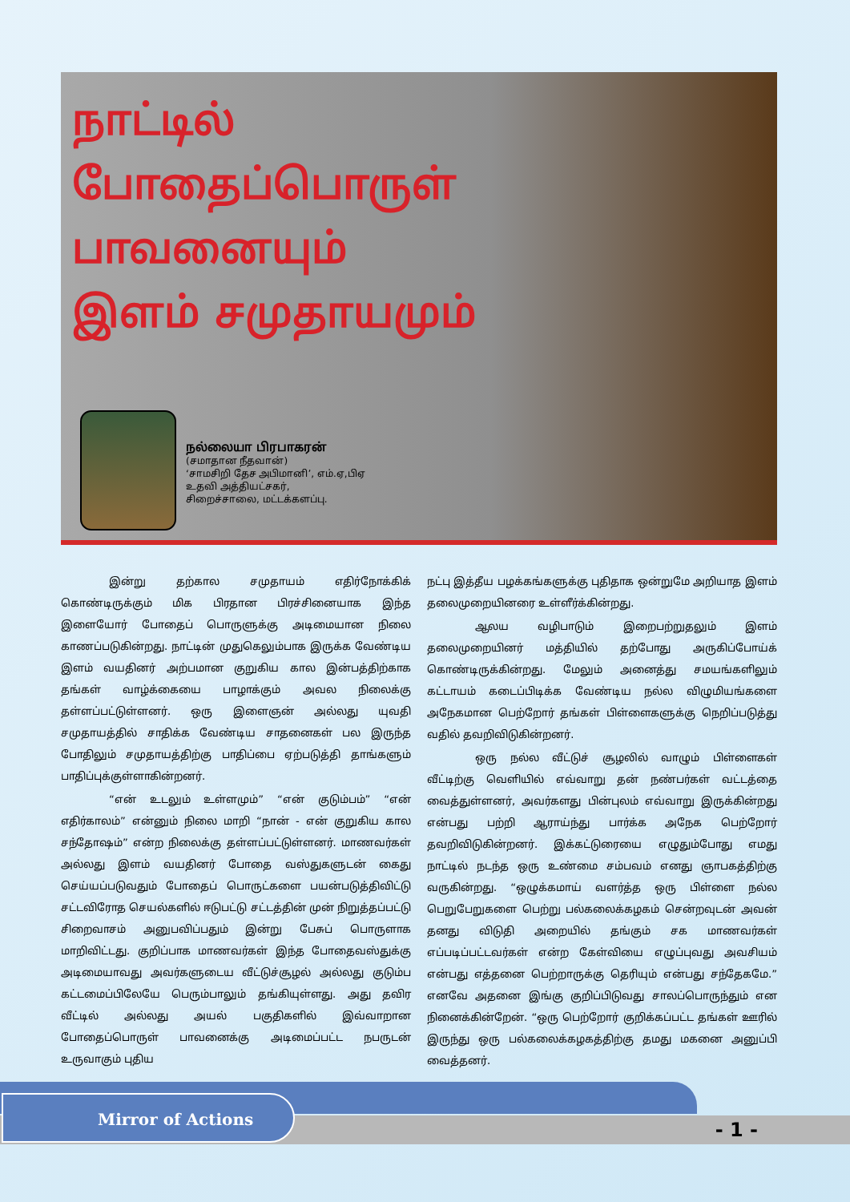நாட்டில்
போதைப்பொருள்
பாவனையும்
இளம் சமுதாயமும்
நல்லையா பிரபாகரன்
(சமாதான நீதவான்)
‘சாமசிறி தேச அபிமானி’, எம்.ஏ,பிஏ
உதவி அத்தியட்சகர்,
சிறைச்சாலை, மட்டக்களப்பு.
இன்று தற்கால சமுதாயம் எதிர்நோக்கிக் கொண்டிருக்கும் மிக பிரதான பிரச்சினையாக இந்த இளையோர் போதைப் பொருளுக்கு அடிமையான நிலை காணப்படுகின்றது. நாட்டின் முதுகெலும்பாக இருக்க வேண்டிய இளம் வயதினர் அற்பமான குறுகிய கால இன்பத்திற்காக தங்கள் வாழ்க்கையை பாழாக்கும் அவல நிலைக்கு தள்ளப்பட்டுள்ளனர். ஒரு இளைஞன் அல்லது யுவதி சமுதாயத்தில் சாதிக்க வேண்டிய சாதனைகள் பல இருந்த போதிலும் சமுதாயத்திற்கு பாதிப்பை ஏற்படுத்தி தாங்களும் பாதிப்புக்குள்ளாகின்றனர்.
“என் உடலும் உள்ளமும்” “என் குடும்பம்” “என் எதிர்காலம்” என்னும் நிலை மாறி “நான் - என் குறுகிய கால சந்தோஷம்” என்ற நிலைக்கு தள்ளப்பட்டுள்ளனர். மாணவர்கள் அல்லது இளம் வயதினர் போதை வஸ்துகளுடன் கைது செய்யப்படுவதும் போதைப் பொருட்களை பயன்படுத்திவிட்டு சட்டவிரோத செயல்களில் ஈடுபட்டு சட்டத்தின் முன் நிறுத்தப்பட்டு சிறைவாசம் அனுபவிப்பதும் இன்று பேசுப் பொருளாக மாறிவிட்டது. குறிப்பாக மாணவர்கள் இந்த போதைவஸ்துக்கு அடிமையாவது அவர்களுடைய வீட்டுச்சூழல் அல்லது குடும்ப கட்டமைப்பிலேயே பெரும்பாலும் தங்கியுள்ளது. அது தவிர வீட்டில் அல்லது அயல் பகுதிகளில் இவ்வாறான போதைப்பொருள் பாவனைக்கு அடிமைப்பட்ட நபருடன் உருவாகும் புதிய
நட்பு இத்தீய பழக்கங்களுக்கு புதிதாக ஒன்றுமே அறியாத இளம் தலைமுறையினரை உள்ளீர்க்கின்றது.
ஆலய வழிபாடும் இறைபற்றுதலும் இளம் தலைமுறையினர் மத்தியில் தற்போது அருகிப்போய்க் கொண்டிருக்கின்றது. மேலும் அனைத்து சமயங்களிலும் கட்டாயம் கடைப்பிடிக்க வேண்டிய நல்ல விழுமியங்களை அநேகமான பெற்றோர் தங்கள் பிள்ளைகளுக்கு நெறிப்படுத்து வதில் தவறிவிடுகின்றனர்.
ஒரு நல்ல வீட்டுச் சூழலில் வாழும் பிள்ளைகள் வீட்டிற்கு வெளியில் எவ்வாறு தன் நண்பர்கள் வட்டத்தை வைத்துள்ளனர், அவர்களது பின்புலம் எவ்வாறு இருக்கின்றது என்பது பற்றி ஆராய்ந்து பார்க்க அநேக பெற்றோர் தவறிவிடுகின்றனர். இக்கட்டுரையை எழுதும்போது எமது நாட்டில் நடந்த ஒரு உண்மை சம்பவம் எனது ஞாபகத்திற்கு வருகின்றது. “ஒழுக்கமாய் வளர்த்த ஒரு பிள்ளை நல்ல பெறுபேறுகளை பெற்று பல்கலைக்கழகம் சென்றவுடன் அவன் தனது விடுதி அறையில் தங்கும் சக மாணவர்கள் எப்படிப்பட்டவர்கள் என்ற கேள்வியை எழுப்புவது அவசியம் என்பது எத்தனை பெற்றாருக்கு தெரியும் என்பது சந்தேகமே.” எனவே அதனை இங்கு குறிப்பிடுவது சாலப்பொருந்தும் என நினைக்கின்றேன். “ஒரு பெற்றோர் குறிக்கப்பட்ட தங்கள் ஊரில் இருந்து ஒரு பல்கலைக்கழகத்திற்கு தமது மகனை அனுப்பி வைத்தனர்.
Mirror of Actions
- 1 -